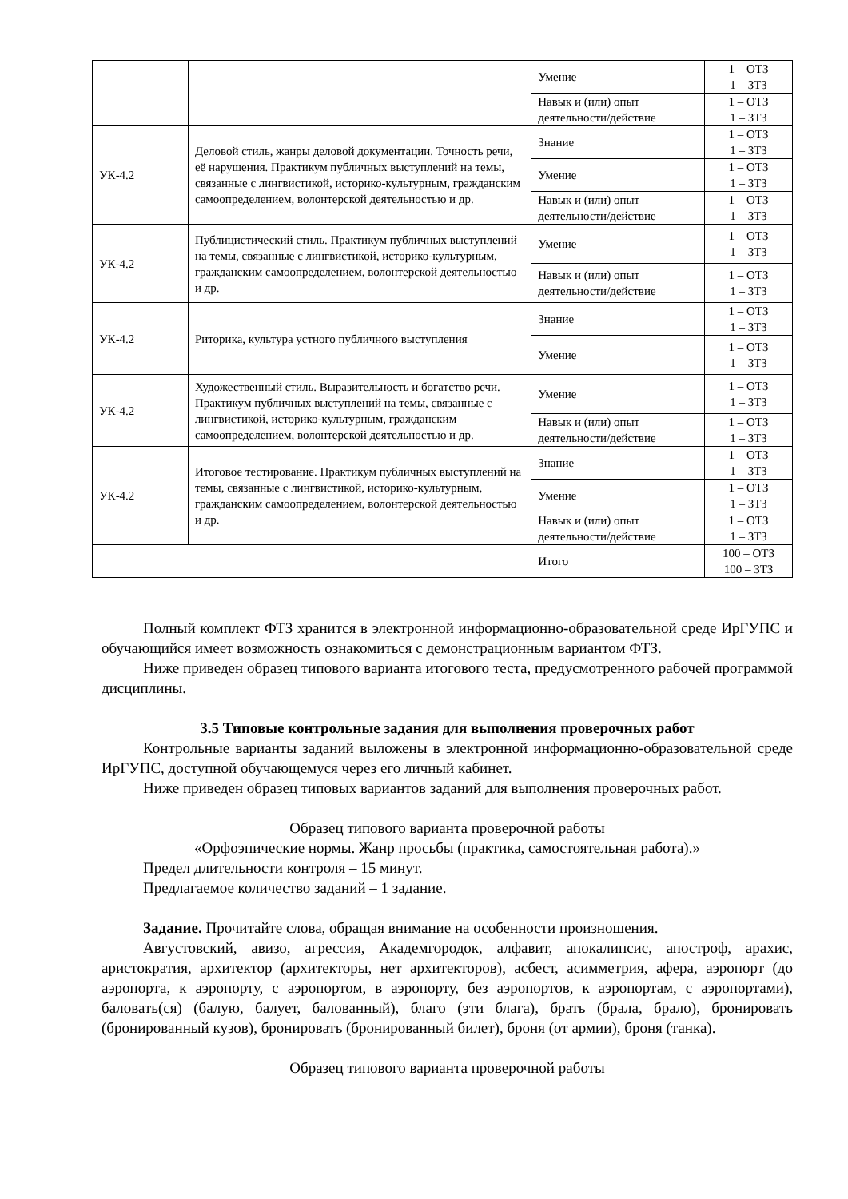| | | Умение | 1 – ОТЗ 1 – ЗТЗ |
| | | Навык и (или) опыт деятельности/действие | 1 – ОТЗ 1 – ЗТЗ |
| УК-4.2 | Деловой стиль, жанры деловой документации. Точность речи, её нарушения. Практикум публичных выступлений на темы, связанные с лингвистикой, историко-культурным, гражданским самоопределением, волонтерской деятельностью и др. | Знание | 1 – ОТЗ 1 – ЗТЗ |
| | | Умение | 1 – ОТЗ 1 – ЗТЗ |
| | | Навык и (или) опыт деятельности/действие | 1 – ОТЗ 1 – ЗТЗ |
| УК-4.2 | Публицистический стиль. Практикум публичных выступлений на темы, связанные с лингвистикой, историко-культурным, гражданским самоопределением, волонтерской деятельностью и др. | Умение | 1 – ОТЗ 1 – ЗТЗ |
| | | Навык и (или) опыт деятельности/действие | 1 – ОТЗ 1 – ЗТЗ |
| УК-4.2 | Риторика, культура устного публичного выступления | Знание | 1 – ОТЗ 1 – ЗТЗ |
| | | Умение | 1 – ОТЗ 1 – ЗТЗ |
| УК-4.2 | Художественный стиль. Выразительность и богатство речи. Практикум публичных выступлений на темы, связанные с лингвистикой, историко-культурным, гражданским самоопределением, волонтерской деятельностью и др. | Умение | 1 – ОТЗ 1 – ЗТЗ |
| | | Навык и (или) опыт деятельности/действие | 1 – ОТЗ 1 – ЗТЗ |
| УК-4.2 | Итоговое тестирование. Практикум публичных выступлений на темы, связанные с лингвистикой, историко-культурным, гражданским самоопределением, волонтерской деятельностью и др. | Знание | 1 – ОТЗ 1 – ЗТЗ |
| | | Умение | 1 – ОТЗ 1 – ЗТЗ |
| | | Навык и (или) опыт деятельности/действие | 1 – ОТЗ 1 – ЗТЗ |
| | | Итого | 100 – ОТЗ 100 – ЗТЗ |
Полный комплект ФТЗ хранится в электронной информационно-образовательной среде ИрГУПС и обучающийся имеет возможность ознакомиться с демонстрационным вариантом ФТЗ.
Ниже приведен образец типового варианта итогового теста, предусмотренного рабочей программой дисциплины.
3.5 Типовые контрольные задания для выполнения проверочных работ
Контрольные варианты заданий выложены в электронной информационно-образовательной среде ИрГУПС, доступной обучающемуся через его личный кабинет.
Ниже приведен образец типовых вариантов заданий для выполнения проверочных работ.
Образец типового варианта проверочной работы
«Орфоэпические нормы. Жанр просьбы (практика, самостоятельная работа).»
Предел длительности контроля – 15 минут.
Предлагаемое количество заданий – 1 задание.
Задание. Прочитайте слова, обращая внимание на особенности произношения.
Августовский, авизо, агрессия, Академгородок, алфавит, апокалипсис, апостроф, арахис, аристократия, архитектор (архитекторы, нет архитекторов), асбест, асимметрия, афера, аэропорт (до аэропорта, к аэропорту, с аэропортом, в аэропорту, без аэропортов, к аэропортам, с аэропортами), баловать(ся) (балую, балует, балованный), благо (эти блага), брать (брала, брало), бронировать (бронированный кузов), бронировать (бронированный билет), броня (от армии), броня (танка).
Образец типового варианта проверочной работы